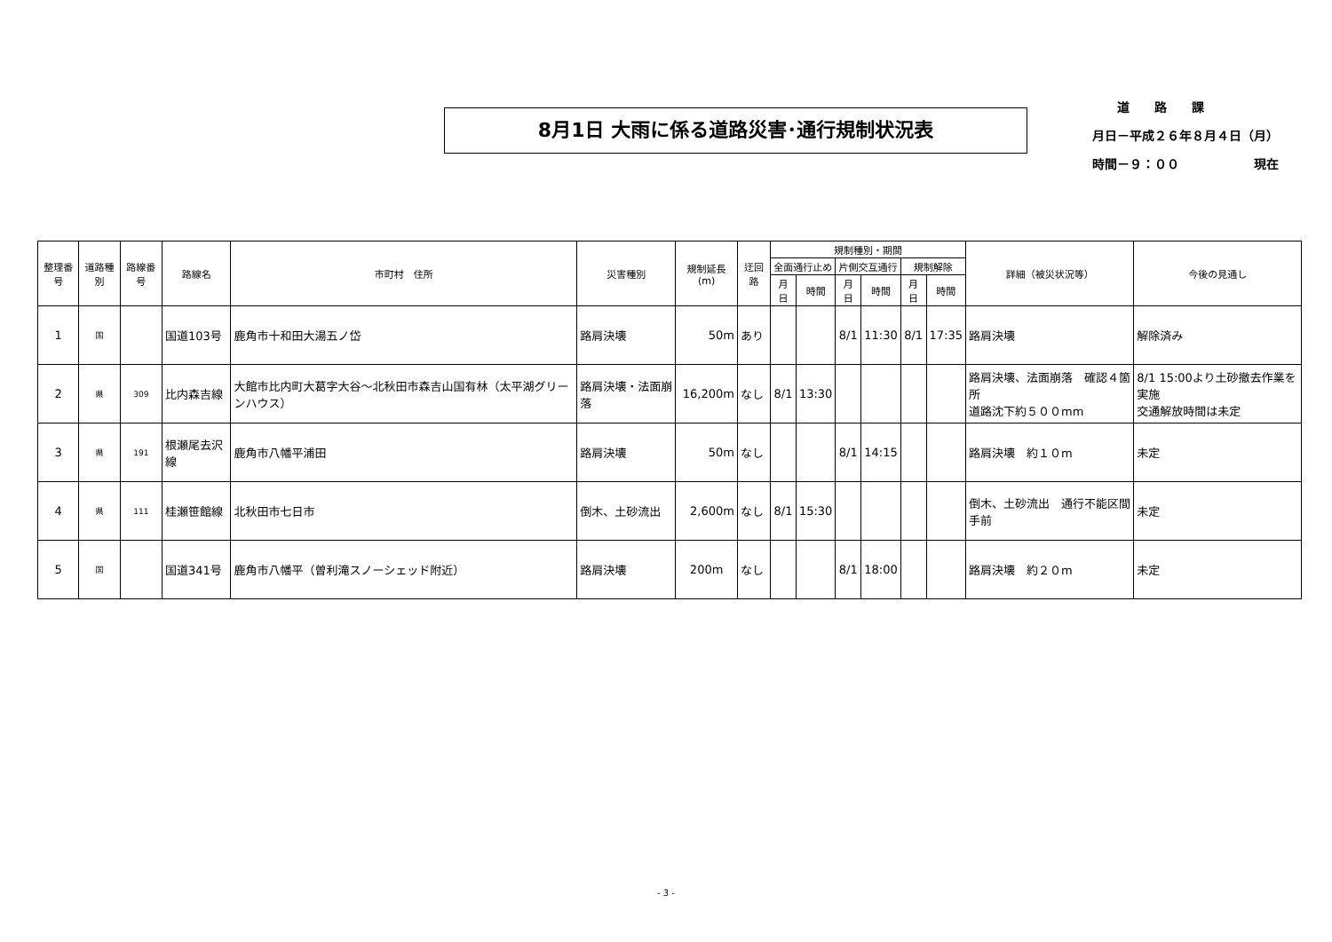8月1日 大雨に係る道路災害･通行規制状況表
　　道　　路　　課
月日－平成２６年８月４日（月）
時間－９：００　　　　　　現在
| 整理番号 | 道路種別 | 路線番号 | 路線名 | 市町村 住所 | 災害種別 | 規制延長(m) | 迂回路 | 規制種別・期間 | | | | | | 詳細（被災状況等） | 今後の見通し |
| --- | --- | --- | --- | --- | --- | --- | --- | --- | --- | --- | --- | --- | --- | --- | --- |
| | | | | | | | | 全面通行止め | | 片側交互通行 | | 規制解除 | | | |
| | | | | | | | | 月日 | 時間 | 月日 | 時間 | 月日 | 時間 | | |
| 1 | 国 | | 国道103号 | 鹿角市十和田大湯五ノ岱 | 路肩決壊 | 50m | あり | | | 8/1 | 11:30 | 8/1 | 17:35 | 路肩決壊 | 解除済み |
| 2 | 県 | 309 | 比内森吉線 | 大館市比内町大葛字大谷～北秋田市森吉山国有林（太平湖グリーンハウス） | 路肩決壊・法面崩落 | 16,200m | なし | 8/1 | 13:30 | | | | | 路肩決壊、法面崩落 確認４箇所 道路沈下約５００mm | 8/1 15:00より土砂撤去作業を実施 交通解放時間は未定 |
| 3 | 県 | 191 | 根瀬尾去沢線 | 鹿角市八幡平浦田 | 路肩決壊 | 50m | なし | | | 8/1 | 14:15 | | | 路肩決壊 約１０m | 未定 |
| 4 | 県 | 111 | 桂瀬笹館線 | 北秋田市七日市 | 倒木、土砂流出 | 2,600m | なし | 8/1 | 15:30 | | | | | 倒木、土砂流出 通行不能区間手前 | 未定 |
| 5 | 国 | | 国道341号 | 鹿角市八幡平（曽利滝スノーシェッド附近） | 路肩決壊 | 200m | なし | | | 8/1 | 18:00 | | | 路肩決壊 約２０m | 未定 |
- 3 -